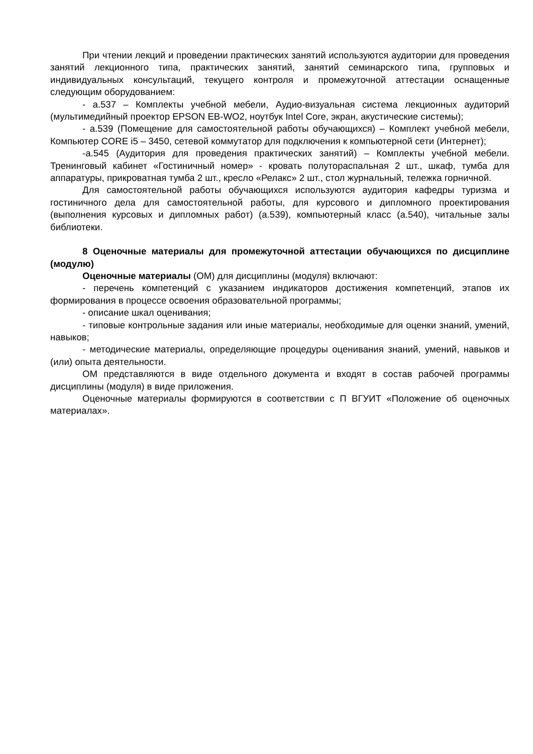При чтении лекций и проведении практических занятий используются аудитории для проведения занятий лекционного типа, практических занятий, занятий семинарского типа, групповых и индивидуальных консультаций, текущего контроля и промежуточной аттестации оснащенные следующим оборудованием:
- а.537 – Комплекты учебной мебели, Аудио-визуальная система лекционных аудиторий (мультимедийный проектор EPSON EB-WO2, ноутбук Intel Core, экран, акустические системы);
- а.539 (Помещение для самостоятельной работы обучающихся) – Комплект учебной мебели, Компьютер CORE i5 – 3450, сетевой коммутатор для подключения к компьютерной сети (Интернет);
-а.545 (Аудитория для проведения практических занятий) – Комплекты учебной мебели. Тренинговый кабинет «Гостиничный номер» - кровать полуторaспальная 2 шт., шкаф, тумба для аппаратуры, прикроватная тумба 2 шт., кресло «Релакс» 2 шт., стол журнальный, тележка горничной.
Для самостоятельной работы обучающихся используются аудитория кафедры туризма и гостиничного дела для самостоятельной работы, для курсового и дипломного проектирования (выполнения курсовых и дипломных работ) (а.539), компьютерный класс (а.540), читальные залы библиотеки.
8 Оценочные материалы для промежуточной аттестации обучающихся по дисциплине (модулю)
Оценочные материалы (ОМ) для дисциплины (модуля) включают:
- перечень компетенций с указанием индикаторов достижения компетенций, этапов их формирования в процессе освоения образовательной программы;
- описание шкал оценивания;
- типовые контрольные задания или иные материалы, необходимые для оценки знаний, умений, навыков;
- методические материалы, определяющие процедуры оценивания знаний, умений, навыков и (или) опыта деятельности.
ОМ представляются в виде отдельного документа и входят в состав рабочей программы дисциплины (модуля) в виде приложения.
Оценочные материалы формируются в соответствии с П ВГУИТ «Положение об оценочных материалах».